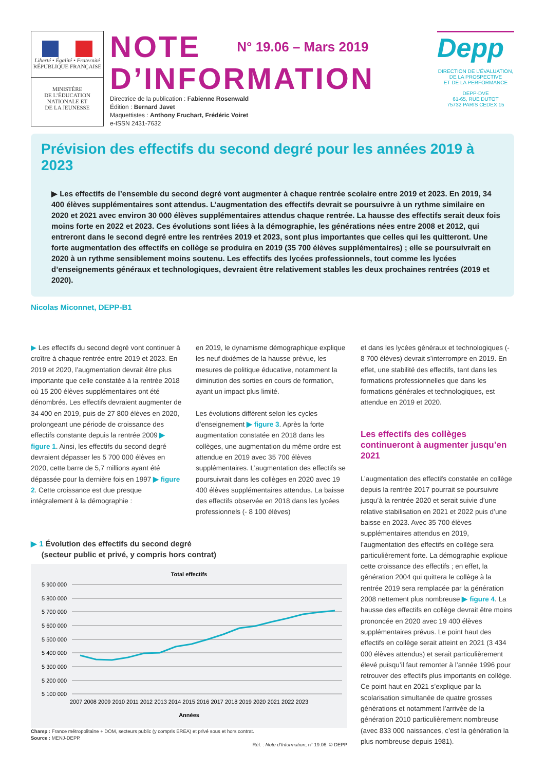Liberté • Égalité • Fraternité
RÉPUBLIQUE FRANÇAISE
MINISTÈRE
DE L’ÉDUCATION
NATIONALE ET
DE LA JEUNESSE
NOTE N° 19.06 – Mars 2019
D’INFORMATION
Directrice de la publication : Fabienne Rosenwald
Édition : Bernard Javet
Maquettistes : Anthony Fruchart, Frédéric Voiret
e-ISSN 2431-7632
Depp
DIRECTION DE L’ÉVALUATION,
DE LA PROSPECTIVE
ET DE LA PERFORMANCE
DEPP-DVE
61-65, RUE DUTOT
75732 PARIS CEDEX 15
Prévision des effectifs du second degré pour les années 2019 à 2023
▶ Les effectifs de l’ensemble du second degré vont augmenter à chaque rentrée scolaire entre 2019 et 2023. En 2019, 34 400 élèves supplémentaires sont attendus. L’augmentation des effectifs devrait se poursuivre à un rythme similaire en 2020 et 2021 avec environ 30 000 élèves supplémentaires attendus chaque rentrée. La hausse des effectifs serait deux fois moins forte en 2022 et 2023. Ces évolutions sont liées à la démographie, les générations nées entre 2008 et 2012, qui entreront dans le second degré entre les rentrées 2019 et 2023, sont plus importantes que celles qui les quitteront. Une forte augmentation des effectifs en collège se produira en 2019 (35 700 élèves supplémentaires) ; elle se poursuivrait en 2020 à un rythme sensiblement moins soutenu. Les effectifs des lycées professionnels, tout comme les lycées d’enseignements généraux et technologiques, devraient être relativement stables les deux prochaines rentrées (2019 et 2020).
Nicolas Miconnet, DEPP-B1
▶ Les effectifs du second degré vont continuer à croître à chaque rentrée entre 2019 et 2023. En 2019 et 2020, l’augmentation devrait être plus importante que celle constatée à la rentrée 2018 où 15 200 élèves supplémentaires ont été dénombrés. Les effectifs devraient augmenter de 34 400 en 2019, puis de 27 800 élèves en 2020, prolongeant une période de croissance des effectifs constante depuis la rentrée 2009 ▶ figure 1. Ainsi, les effectifs du second degré devraient dépasser les 5 700 000 élèves en 2020, cette barre de 5,7 millions ayant été dépassée pour la dernière fois en 1997 ▶ figure 2. Cette croissance est due presque intégralement à la démographie :
en 2019, le dynamisme démographique explique les neuf dixièmes de la hausse prévue, les mesures de politique éducative, notamment la diminution des sorties en cours de formation, ayant un impact plus limité.
Les évolutions diffèrent selon les cycles d’enseignement ▶ figure 3. Après la forte augmentation constatée en 2018 dans les collèges, une augmentation du même ordre est attendue en 2019 avec 35 700 élèves supplémentaires. L’augmentation des effectifs se poursuivrait dans les collèges en 2020 avec 19 400 élèves supplémentaires attendus. La baisse des effectifs observée en 2018 dans les lycées professionnels (- 8 100 élèves)
▶ 1 Évolution des effectifs du second degré
(secteur public et privé, y compris hors contrat)
Total effectifs
5 900 000
5 800 000
5 700 000
5 600 000
5 500 000
5 400 000
5 300 000
5 200 000
5 100 000
2007 2008 2009 2010 2011 2012 2013 2014 2015 2016 2017 2018 2019 2020 2021 2022 2023
Années
Champ : France métropolitaine + DOM, secteurs public (y compris EREA) et privé sous et hors contrat.
Source : MENJ-DEPP.
Réf. : Note d’Information, n° 19.06. © DEPP
et dans les lycées généraux et technologiques (- 8 700 élèves) devrait s’interrompre en 2019. En effet, une stabilité des effectifs, tant dans les formations professionnelles que dans les formations générales et technologiques, est attendue en 2019 et 2020.
Les effectifs des collèges continueront à augmenter jusqu’en 2021
L’augmentation des effectifs constatée en collège depuis la rentrée 2017 pourrait se poursuivre jusqu’à la rentrée 2020 et serait suivie d’une relative stabilisation en 2021 et 2022 puis d’une baisse en 2023. Avec 35 700 élèves supplémentaires attendus en 2019, l’augmentation des effectifs en collège sera particulièrement forte. La démographie explique cette croissance des effectifs ; en effet, la génération 2004 qui quittera le collège à la rentrée 2019 sera remplacée par la génération 2008 nettement plus nombreuse ▶ figure 4. La hausse des effectifs en collège devrait être moins prononcée en 2020 avec 19 400 élèves supplémentaires prévus. Le point haut des effectifs en collège serait atteint en 2021 (3 434 000 élèves attendus) et serait particulièrement élevé puisqu’il faut remonter à l’année 1996 pour retrouver des effectifs plus importants en collège. Ce point haut en 2021 s’explique par la scolarisation simultanée de quatre grosses générations et notamment l’arrivée de la génération 2010 particulièrement nombreuse (avec 833 000 naissances, c’est la génération la plus nombreuse depuis 1981).